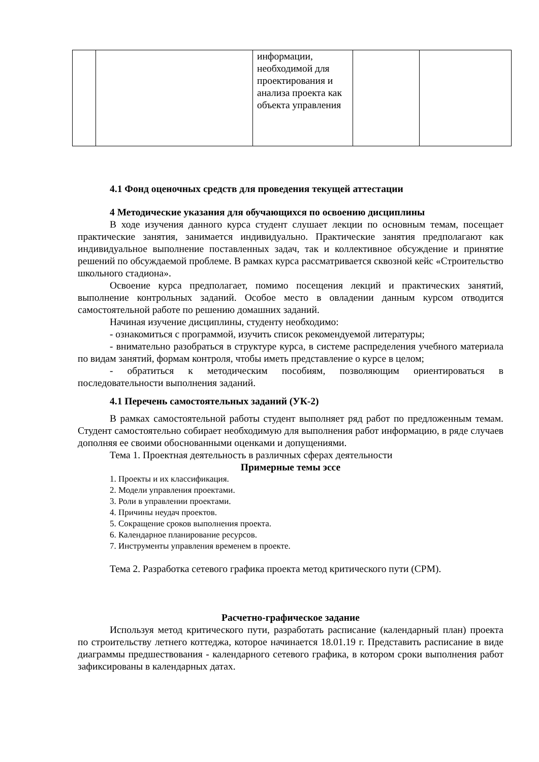| | | информации, необходимой для проектирования и анализа проекта как объекта управления | | |
4.1 Фонд оценочных средств для проведения текущей аттестации
4 Методические указания для обучающихся по освоению дисциплины
В ходе изучения данного курса студент слушает лекции по основным темам, посещает практические занятия, занимается индивидуально. Практические занятия предполагают как индивидуальное выполнение поставленных задач, так и коллективное обсуждение и принятие решений по обсуждаемой проблеме. В рамках курса рассматривается сквозной кейс «Строительство школьного стадиона».
Освоение курса предполагает, помимо посещения лекций и практических занятий, выполнение контрольных заданий. Особое место в овладении данным курсом отводится самостоятельной работе по решению домашних заданий.
Начиная изучение дисциплины, студенту необходимо:
- ознакомиться с программой, изучить список рекомендуемой литературы;
- внимательно разобраться в структуре курса, в системе распределения учебного материала по видам занятий, формам контроля, чтобы иметь представление о курсе в целом;
- обратиться к методическим пособиям, позволяющим ориентироваться в последовательности выполнения заданий.
4.1 Перечень самостоятельных заданий (УК-2)
В рамках самостоятельной работы студент выполняет ряд работ по предложенным темам. Студент самостоятельно собирает необходимую для выполнения работ информацию, в ряде случаев дополняя ее своими обоснованными оценками и допущениями.
Тема 1. Проектная деятельность в различных сферах деятельности
Примерные темы эссе
1. Проекты и их классификация.
2. Модели управления проектами.
3. Роли в управлении проектами.
4. Причины неудач проектов.
5. Сокращение сроков выполнения проекта.
6. Календарное планирование ресурсов.
7. Инструменты управления временем в проекте.
Тема 2. Разработка сетевого графика проекта метод критического пути (CPM).
Расчетно-графическое задание
Используя метод критического пути, разработать расписание (календарный план) проекта по строительству летнего коттеджа, которое начинается 18.01.19 г. Представить расписание в виде диаграммы предшествования - календарного сетевого графика, в котором сроки выполнения работ зафиксированы в календарных датах.